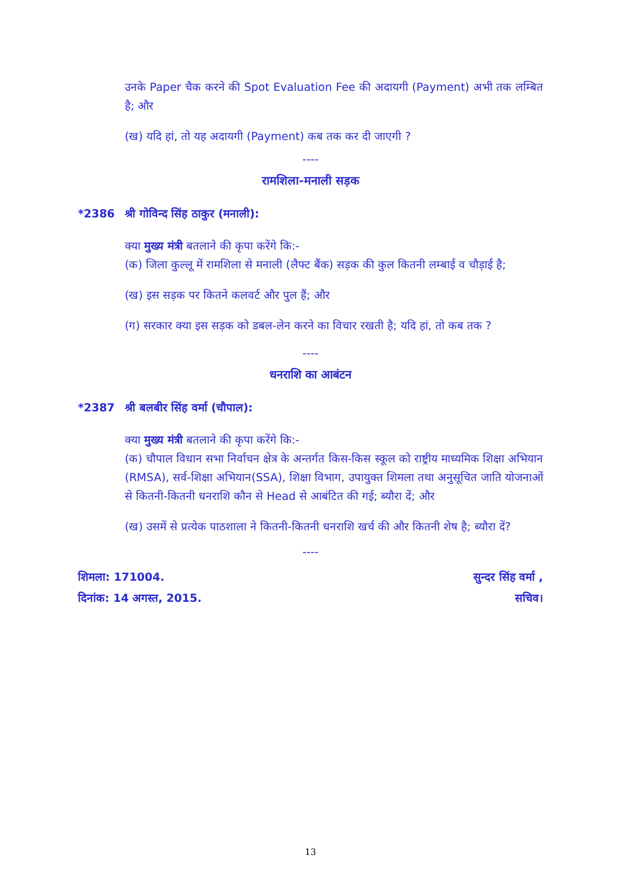उनके Paper चैक करने की Spot Evaluation Fee की अदायगी (Payment) अभी तक लम्बित है; और
(ख) यदि हां, तो यह अदायगी (Payment) कब तक कर दी जाएगी ?
----
रामशिला-मनाली सड़क
*2386 श्री गोविन्द सिंह ठाकुर (मनाली):
क्या मुख्य मंत्री बतलाने की कृपा करेंगे कि:-
(क) जिला कुल्लू में रामशिला से मनाली (लैफ्ट बैंक) सड़क की कुल कितनी लम्बाई व चौड़ाई है;
(ख) इस सड़क पर कितने कलवर्ट और पुल हैं; और
(ग) सरकार क्या इस सड़क को डबल-लेन करने का विचार रखती है; यदि हां, तो कब तक ?
----
धनराशि का आबंटन
*2387 श्री बलबीर सिंह वर्मा (चौपाल):
क्या मुख्य मंत्री बतलाने की कृपा करेंगे कि:-
(क) चौपाल विधान सभा निर्वाचन क्षेत्र के अन्तर्गत किस-किस स्कूल को राष्ट्रीय माध्यमिक शिक्षा अभियान (RMSA), सर्व-शिक्षा अभियान(SSA), शिक्षा विभाग, उपायुक्त शिमला तथा अनुसूचित जाति योजनाओं से कितनी-कितनी धनराशि कौन से Head से आबंटित की गई; ब्यौरा दें; और
(ख) उसमें से प्रत्येक पाठशाला ने कितनी-कितनी धनराशि खर्च की और कितनी शेष है; ब्यौरा दें?
----
शिमला: 171004. सुन्दर सिंह वर्मा ,
दिनांक: 14 अगस्त, 2015. सचिव।
13